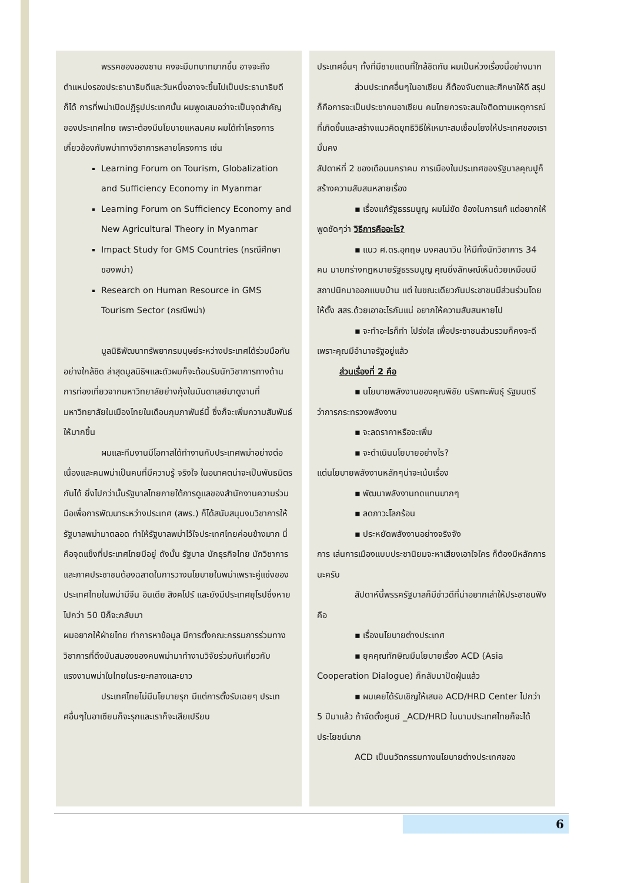พรรคของอองซาน คงจะมีบทบาทมากขึ้น อาจจะถึงตำแหน่งรองประธานาธิบดีและวันหนึ่งอาจจะขึ้นไปเป็นประธานาธิบดีก็ได้ การที่พม่าเปิดปฏิรูปประเทศนั้น ผมพูดเสมอว่าจะเป็นจุดสำคัญของประเทศไทย เพราะต้องมีนโยบายแหลมคม ผมได้ทำโครงการเกี่ยวข้องกับพม่าทางวิชาการหลายโครงการ เช่น
Learning Forum on Tourism, Globalization and Sufficiency Economy in Myanmar
Learning Forum on Sufficiency Economy and New Agricultural Theory in Myanmar
Impact Study for GMS Countries (กรณีศึกษาของพม่า)
Research on Human Resource in GMS Tourism Sector (กรณีพม่า)
มูลนิธิพัฒนาทรัพยากรมนุษย์ระหว่างประเทศได้ร่วมมือกันอย่างใกล้ชิด ล่าสุดมูลนิธิฯและตัวผมก็จะต้อนรับนักวิชาการทางด้านการท่องเที่ยวจากมหาวิทยาลัยย่างกุ้งในมันดาเลย์มาดูงานที่มหาวิทยาลัยในเมืองไทยในเดือนกุมภาพันธ์นี้ ซึ่งก็จะเพิ่มความสัมพันธ์ให้มากขึ้น
ผมและทีมงานมีโอกาสได้ทำงานกับประเทศพม่าอย่างต่อเนื่องและคนพม่าเป็นคนที่มีความรู้ จริงใจ ในอนาคตน่าจะเป็นพันธมิตรกันได้ ยิ่งไปกว่านั้นรัฐบาลไทยภายใต้การดูแลของสำนักงานความร่วมมือเพื่อการพัฒนาระหว่างประเทศ (สพร.) ก็ได้สนับสนุนงบวิชาการให้รัฐบาลพม่ามาตลอด ทำให้รัฐบาลพม่าไว้ใจประเทศไทยค่อนข้างมาก นี่คือจุดแข็งที่ประเทศไทยมีอยู่ ดังนั้น รัฐบาล นักธุรกิจไทย นักวิชาการและภาคประชาชนต้องฉลาดในการวางนโยบายในพม่าเพราะคู่แข่งของประเทศไทยในพม่ามีจีน อินเดีย สิงคโปร์ และยังมีประเทศยุโรปซึ่งหายไปกว่า 50 ปีก็จะกลับมา
ผมอยากให้ฝ่ายไทย ทำการหาข้อมูล มีการตั้งคณะกรรมการร่วมทางวิชาการที่ดึงมันสมองของคนพม่ามาทำงานวิจัยร่วมกันเกี่ยวกับแรงงานพม่าในไทยในระยะกลางและยาว
ประเทศไทยไม่มีนโยบายรุก มีแต่การตั้งรับเฉยๆ ประเทศอื่นๆในอาเซียนก็จะรุกและเราก็จะเสียเปรียบ
ประเทศอื่นๆ ทั้งที่มีชายแดนที่ใกล้ชิดกัน ผมเป็นห่วงเรื่องนี้อย่างมาก
ส่วนประเทศอื่นๆในอาเซียน ก็ต้องจับตาและศึกษาให้ดี สรุปก็คือการจะเป็นประชาคมอาเซียน คนไทยควรจะสนใจติดตามเหตุการณ์ที่เกิดขึ้นและสร้างแนวคิดยุทธิวิธีให้เหมาะสมเชื่อมโยงให้ประเทศของเรามั่นคง
สัปดาห์ที่ 2 ของเดือนมกราคม การเมืองในประเทศของรัฐบาลคุณปูก็สร้างความสับสนหลายเรื่อง
▪ เรื่องแก้รัฐธรรมนูญ ผมไม่ขัด ข้องในการแก้ แต่อยากให้พูดชัดๆว่า วิธีการคืออะไร?
▪ แนว ศ.ดร.อุกฤษ มงคลนาวิน ให้มีทั้งนักวิชาการ 34 คน มายกร่างกฎหมายรัฐธรรมนูญ คุณยิ่งลักษณ์เห็นด้วยเหมือนมีสถาปนิกมาออกแบบบ้าน แต่ ในขณะเดียวกันประชาชนมีส่วนร่วมโดยให้ตั้ง สสร.ด้วยเอาอะไรกันแน่ อยากให้ความสับสนหายไป
▪ จะทำอะไรก็ทำ โปร่งใส เพื่อประชาชนส่วนรวมก็คงจะดี เพราะคุณมีอำนาจรัฐอยู่แล้ว
ส่วนเรื่องที่ 2 คือ
▪ นโยบายพลังงานของคุณพิชัย นริพทะพันธุ์ รัฐมนตรีว่าการกระทรวงพลังงาน
▪ จะลดราคาหรือจะเพิ่ม
▪ จะดำเนินนโยบายอย่างไร?
แต่นโยบายพลังงานหลักๆน่าจะเน้นเรื่อง
▪ พัฒนาพลังงานทดแทนมากๆ
▪ ลดภาวะโลกร้อน
▪ ประหยัดพลังงานอย่างจริงจัง
การ เล่นการเมืองแบบประชานิยมจะหาเสียงเอาใจใคร ก็ต้องมีหลักการนะครับ
สัปดาห์นี้พรรครัฐบาลก็มีข่าวดีที่น่าอยากเล่าให้ประชาชนฟังคือ
▪ เรื่องนโยบายต่างประเทศ
▪ ยุคคุณทักษิณมีนโยบายเรื่อง ACD (Asia Cooperation Dialogue) ก็กลับมาปัดฝุ่นแล้ว
▪ ผมเคยได้รับเชิญให้เสนอ ACD/HRD Center ไปกว่า 5 ปีมาแล้ว ถ้าจัดตั้งศูนย์ _ACD/HRD ในนามประเทศไทยก็จะได้ประโยชน์มาก
ACD เป็นนวัตกรรมทางนโยบายต่างประเทศของ
6